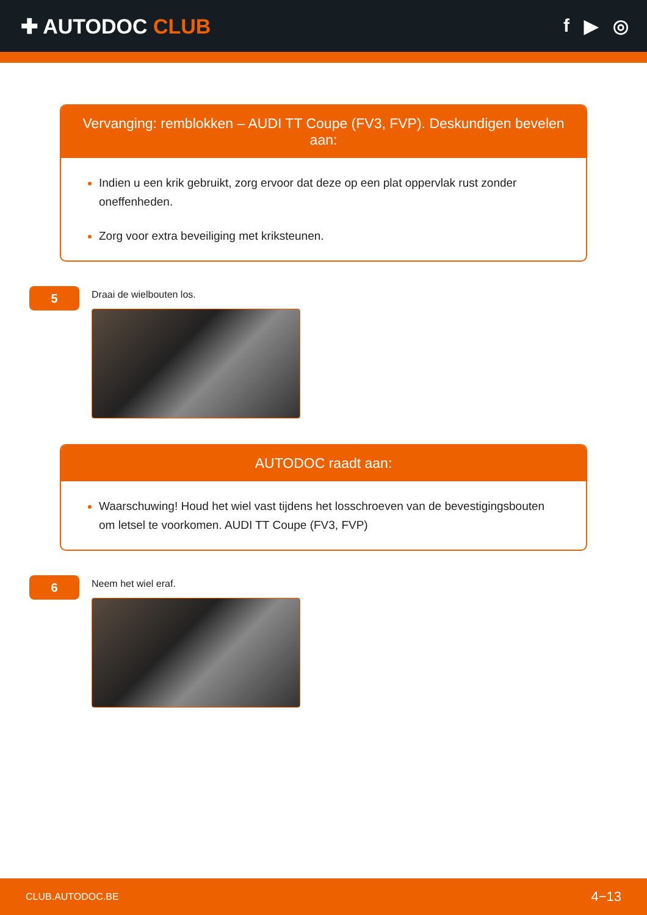✚ AUTODOC CLUB f ▶ ◎
Vervanging: remblokken – AUDI TT Coupe (FV3, FVP). Deskundigen bevelen aan:
Indien u een krik gebruikt, zorg ervoor dat deze op een plat oppervlak rust zonder oneffenheden.
Zorg voor extra beveiliging met kriksteunen.
5
Draai de wielbouten los.
AUTODOC raadt aan:
Waarschuwing! Houd het wiel vast tijdens het losschroeven van de bevestigingsbouten om letsel te voorkomen. AUDI TT Coupe (FV3, FVP)
6
Neem het wiel eraf.
CLUB.AUTODOC.BE 4−13